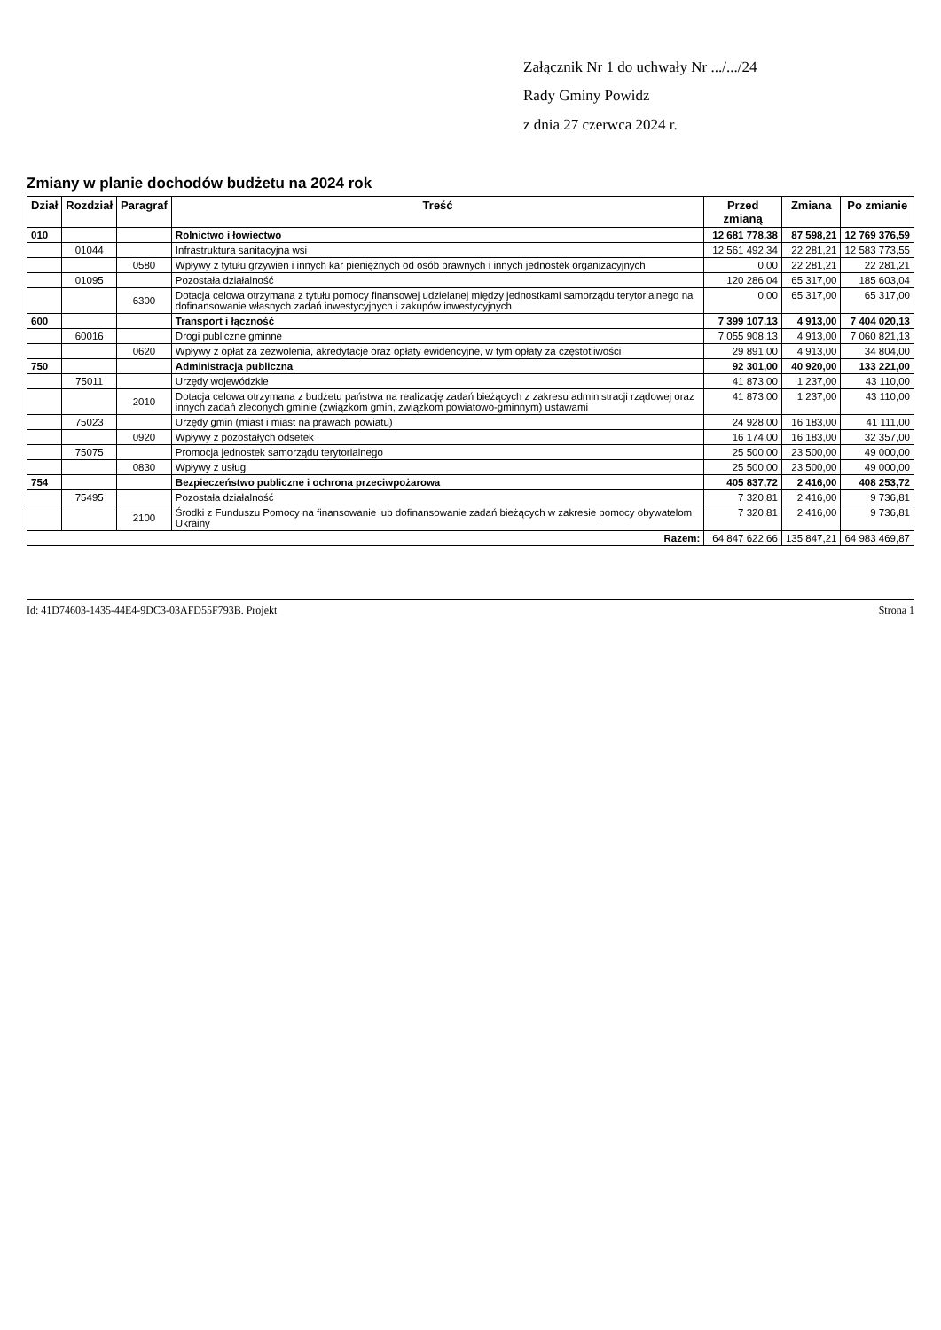Załącznik Nr 1 do uchwały Nr .../.../24
Rady Gminy Powidz
z dnia 27 czerwca 2024 r.
Zmiany w planie dochodów budżetu na 2024 rok
| Dział | Rozdział | Paragraf | Treść | Przed zmianą | Zmiana | Po zmianie |
| --- | --- | --- | --- | --- | --- | --- |
| 010 | | | Rolnictwo i łowiectwo | 12 681 778,38 | 87 598,21 | 12 769 376,59 |
| | 01044 | | Infrastruktura sanitacyjna wsi | 12 561 492,34 | 22 281,21 | 12 583 773,55 |
| | | 0580 | Wpływy z tytułu grzywien i innych kar pieniężnych od osób prawnych i innych jednostek organizacyjnych | 0,00 | 22 281,21 | 22 281,21 |
| | 01095 | | Pozostała działalność | 120 286,04 | 65 317,00 | 185 603,04 |
| | | 6300 | Dotacja celowa otrzymana z tytułu pomocy finansowej udzielanej między jednostkami samorządu terytorialnego na dofinansowanie własnych zadań inwestycyjnych i zakupów inwestycyjnych | 0,00 | 65 317,00 | 65 317,00 |
| 600 | | | Transport i łączność | 7 399 107,13 | 4 913,00 | 7 404 020,13 |
| | 60016 | | Drogi publiczne gminne | 7 055 908,13 | 4 913,00 | 7 060 821,13 |
| | | 0620 | Wpływy z opłat za zezwolenia, akredytacje oraz opłaty ewidencyjne, w tym opłaty za częstotliwości | 29 891,00 | 4 913,00 | 34 804,00 |
| 750 | | | Administracja publiczna | 92 301,00 | 40 920,00 | 133 221,00 |
| | 75011 | | Urzędy wojewódzkie | 41 873,00 | 1 237,00 | 43 110,00 |
| | | 2010 | Dotacja celowa otrzymana z budżetu państwa na realizację zadań bieżących z zakresu administracji rządowej oraz innych zadań zleconych gminie (związkom gmin, związkom powiatowo-gminnym) ustawami | 41 873,00 | 1 237,00 | 43 110,00 |
| | 75023 | | Urzędy gmin (miast i miast na prawach powiatu) | 24 928,00 | 16 183,00 | 41 111,00 |
| | | 0920 | Wpływy z pozostałych odsetek | 16 174,00 | 16 183,00 | 32 357,00 |
| | 75075 | | Promocja jednostek samorządu terytorialnego | 25 500,00 | 23 500,00 | 49 000,00 |
| | | 0830 | Wpływy z usług | 25 500,00 | 23 500,00 | 49 000,00 |
| 754 | | | Bezpieczeństwo publiczne i ochrona przeciwpożarowa | 405 837,72 | 2 416,00 | 408 253,72 |
| | 75495 | | Pozostała działalność | 7 320,81 | 2 416,00 | 9 736,81 |
| | | 2100 | Środki z Funduszu Pomocy na finansowanie lub dofinansowanie zadań bieżących w zakresie pomocy obywatelom Ukrainy | 7 320,81 | 2 416,00 | 9 736,81 |
| Razem: | | | | 64 847 622,66 | 135 847,21 | 64 983 469,87 |
Id: 41D74603-1435-44E4-9DC3-03AFD55F793B. Projekt Strona 1